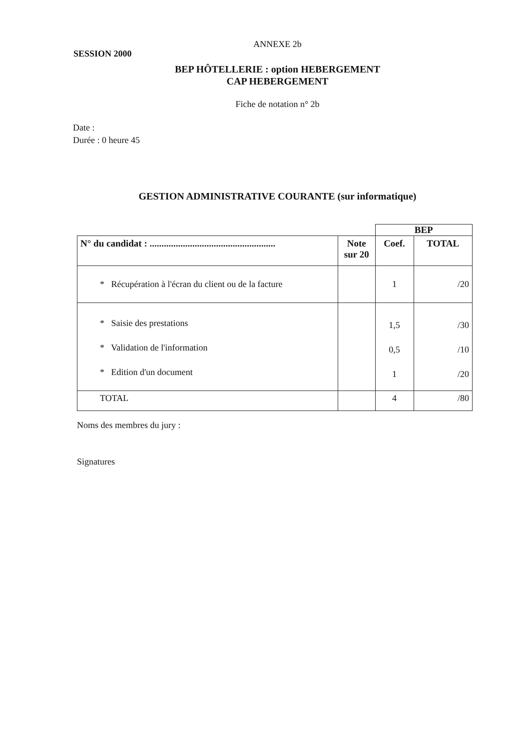ANNEXE 2b
SESSION 2000
BEP HÔTELLERIE : option HEBERGEMENT
CAP HEBERGEMENT
Fiche de notation n° 2b
Date :
Durée : 0 heure 45
GESTION ADMINISTRATIVE COURANTE (sur informatique)
| | | BEP | |
| N° du candidat : ..................................................... | Note sur 20 | Coef. | TOTAL |
| * Récupération à l'écran du client ou de la facture | | 1 | /20 |
| * Saisie des prestations * Validation de l'information * Edition d'un document | | 1,5 0,5 1 | /30 /10 /20 |
| TOTAL | | 4 | /80 |
Noms des membres du jury :
Signatures